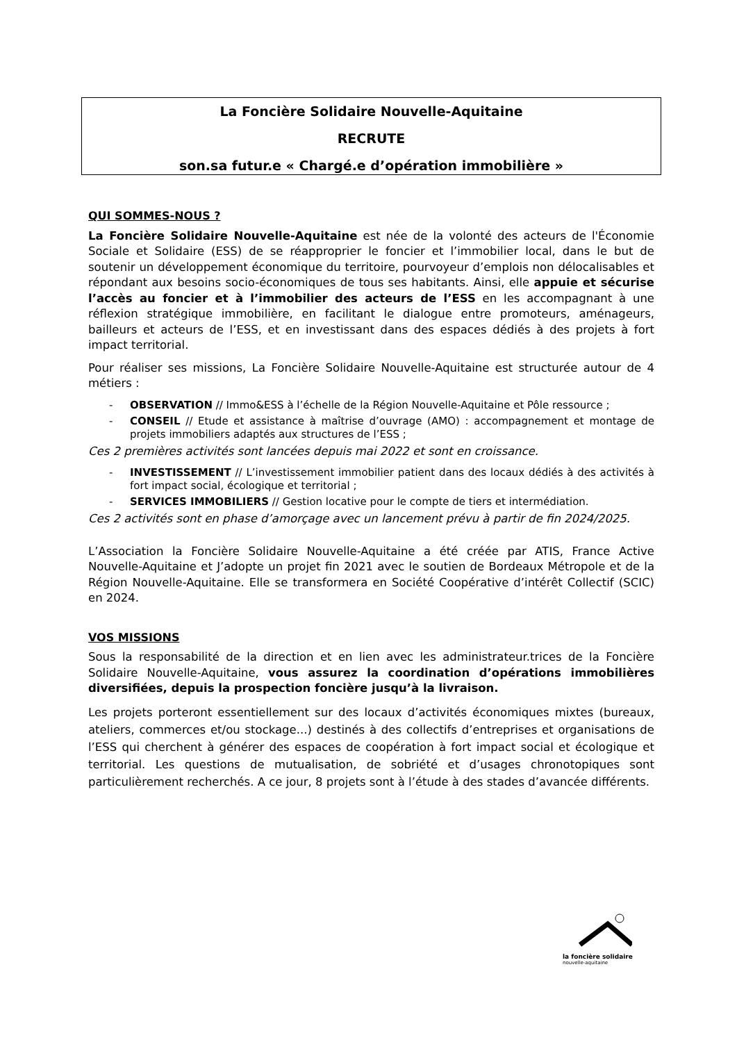La Foncière Solidaire Nouvelle-Aquitaine
RECRUTE
son.sa futur.e « Chargé.e d’opération immobilière »
QUI SOMMES-NOUS ?
La Foncière Solidaire Nouvelle-Aquitaine est née de la volonté des acteurs de l'Économie Sociale et Solidaire (ESS) de se réapproprier le foncier et l’immobilier local, dans le but de soutenir un développement économique du territoire, pourvoyeur d’emplois non délocalisables et répondant aux besoins socio-économiques de tous ses habitants. Ainsi, elle appuie et sécurise l’accès au foncier et à l’immobilier des acteurs de l’ESS en les accompagnant à une réflexion stratégique immobilière, en facilitant le dialogue entre promoteurs, aménageurs, bailleurs et acteurs de l’ESS, et en investissant dans des espaces dédiés à des projets à fort impact territorial.
Pour réaliser ses missions, La Foncière Solidaire Nouvelle-Aquitaine est structurée autour de 4 métiers :
- OBSERVATION // Immo&ESS à l’échelle de la Région Nouvelle-Aquitaine et Pôle ressource ;
- CONSEIL // Etude et assistance à maîtrise d’ouvrage (AMO) : accompagnement et montage de projets immobiliers adaptés aux structures de l’ESS ;
Ces 2 premières activités sont lancées depuis mai 2022 et sont en croissance.
- INVESTISSEMENT // L’investissement immobilier patient dans des locaux dédiés à des activités à fort impact social, écologique et territorial ;
- SERVICES IMMOBILIERS // Gestion locative pour le compte de tiers et intermédiation.
Ces 2 activités sont en phase d’amorçage avec un lancement prévu à partir de fin 2024/2025.
L’Association la Foncière Solidaire Nouvelle-Aquitaine a été créée par ATIS, France Active Nouvelle-Aquitaine et J’adopte un projet fin 2021 avec le soutien de Bordeaux Métropole et de la Région Nouvelle-Aquitaine. Elle se transformera en Société Coopérative d’intérêt Collectif (SCIC) en 2024.
VOS MISSIONS
Sous la responsabilité de la direction et en lien avec les administrateur.trices de la Foncière Solidaire Nouvelle-Aquitaine, vous assurez la coordination d’opérations immobilières diversifiées, depuis la prospection foncière jusqu’à la livraison.
Les projets porteront essentiellement sur des locaux d’activités économiques mixtes (bureaux, ateliers, commerces et/ou stockage...) destinés à des collectifs d’entreprises et organisations de l’ESS qui cherchent à générer des espaces de coopération à fort impact social et écologique et territorial. Les questions de mutualisation, de sobriété et d’usages chronotopiques sont particulièrement recherchés. A ce jour, 8 projets sont à l’étude à des stades d’avancée différents.
la foncière solidaire
nouvelle-aquitaine